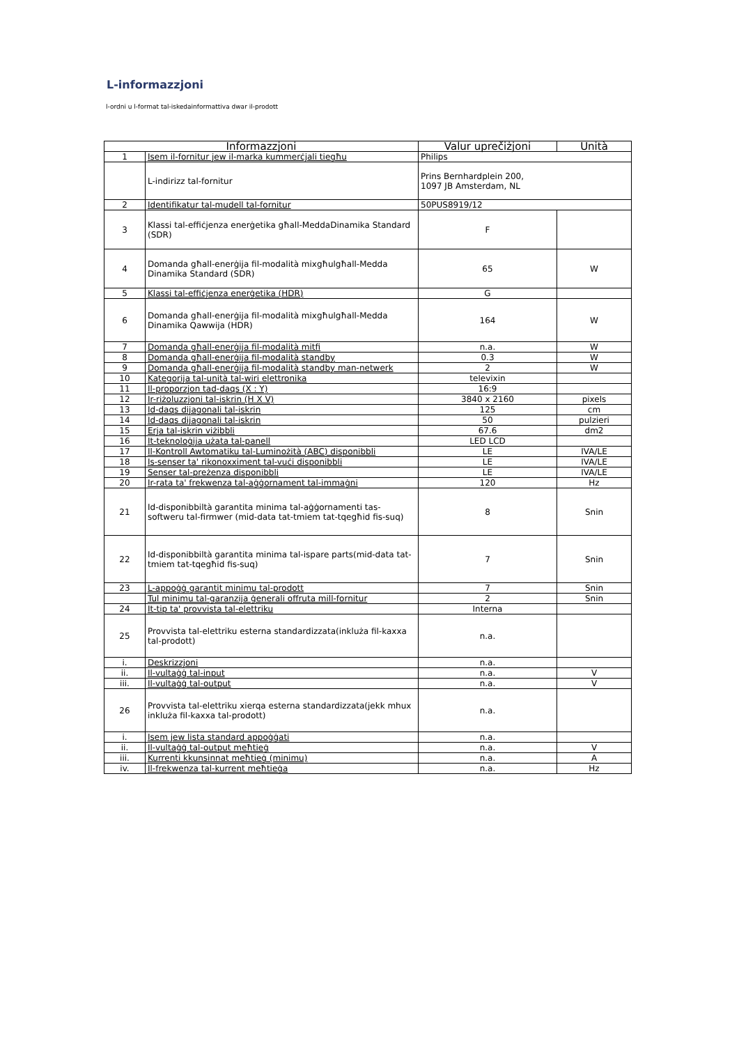L-informazzjoni
l-ordni u l-format tal-iskedainformattiva dwar il-prodott
| Informazzjoni | | Valur uprečiżjoni | Unità |
| --- | --- | --- | --- |
| 1 | Isem il-fornitur jew il-marka kummerċjali tiegħu | Philips | |
| | L-indirizz tal-fornitur | Prins Bernhardplein 200, 1097 JB Amsterdam, NL | |
| 2 | Identifikatur tal-mudell tal-fornitur | 50PUS8919/12 | |
| 3 | Klassi tal-effiċjenza enerġetika għall-MeddaDinamika Standard (SDR) | F | |
| 4 | Domanda għall-enerġija fil-modalità mixgħulgħall-Medda Dinamika Standard (SDR) | 65 | W |
| 5 | Klassi tal-effiċjenza enerġetika (HDR) | G | |
| 6 | Domanda għall-enerġija fil-modalità mixgħulgħall-Medda Dinamika Qawwija (HDR) | 164 | W |
| 7 | Domanda għall-enerġija fil-modalità mitfi | n.a. | W |
| 8 | Domanda għall-enerġija fil-modalità standby | 0.3 | W |
| 9 | Domanda għall-enerġija fil-modalità standby man-netwerk | 2 | W |
| 10 | Kategorija tal-unità tal-wiri elettronika | televixin | |
| 11 | Il-proporzjon tad-daqs (X : Y) | 16:9 | |
| 12 | Ir-riżoluzzjoni tal-iskrin (H X V) | 3840 x 2160 | pixels |
| 13 | Id-daqs dijagonali tal-iskrin | 125 | cm |
| 14 | Id-daqs dijagonali tal-iskrin | 50 | pulzieri |
| 15 | Erja tal-iskrin viżibbli | 67.6 | dm2 |
| 16 | It-teknoloġija użata tal-panell | LED LCD | |
| 17 | Il-Kontroll Awtomatiku tal-Luminożità (ABC) disponibbli | LE | IVA/LE |
| 18 | Is-senser ta' rikonoxximent tal-vuċi disponibbli | LE | IVA/LE |
| 19 | Senser tal-preżenza disponibbli | LE | IVA/LE |
| 20 | Ir-rata ta' frekwenza tal-aġġornament tal-immaġni | 120 | Hz |
| 21 | Id-disponibbiltà garantita minima tal-aġġornamenti tas-softweru tal-firmwer (mid-data tat-tmiem tat-tqegħid fis-suq) | 8 | Snin |
| 22 | Id-disponibbiltà garantita minima tal-ispare parts(mid-data tat-tmiem tat-tqegħid fis-suq) | 7 | Snin |
| 23 | L-appoġġ garantit minimu tal-prodott | 7 | Snin |
| | Tul minimu tal-garanzija ġenerali offruta mill-fornitur | 2 | Snin |
| 24 | It-tip ta' provvista tal-elettriku | Interna | |
| 25 | Provvista tal-elettriku esterna standardizzata(inkluża fil-kaxxa tal-prodott) | n.a. | |
| i. | Deskrizzjoni | n.a. | |
| ii. | Il-vultaġġ tal-input | n.a. | V |
| iii. | Il-vultaġġ tal-output | n.a. | V |
| 26 | Provvista tal-elettriku xierqa esterna standardizzata(jekk mhux inkluża fil-kaxxa tal-prodott) | n.a. | |
| i. | Isem jew lista standard appoġġati | n.a. | |
| ii. | Il-vultaġġ tal-output meħtieġ | n.a. | V |
| iii. | Kurrenti kkunsinnat meħtieġ (minimu) | n.a. | A |
| iv. | Il-frekwenza tal-kurrent meħtieġa | n.a. | Hz |